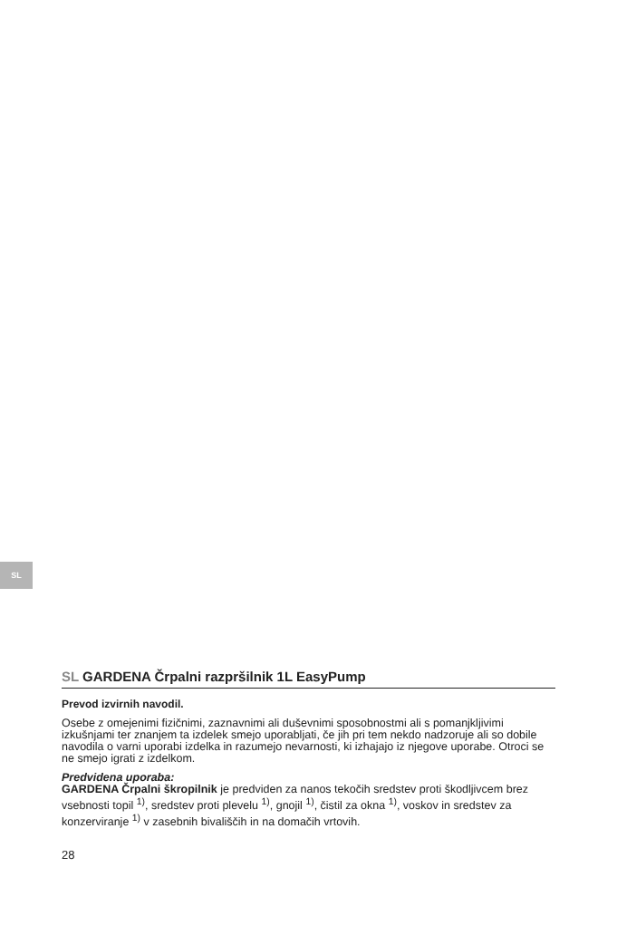SL
SL GARDENA Črpalni razpršilnik 1L EasyPump
Prevod izvirnih navodil.
Osebe z omejenimi fizičnimi, zaznavnimi ali duševnimi sposobnostmi ali s pomanjkljivimi izkušnjami ter znanjem ta izdelek smejo uporabljati, če jih pri tem nekdo nadzoruje ali so dobile navodila o varni uporabi izdelka in razumejo nevarnosti, ki izhajajo iz njegove uporabe. Otroci se ne smejo igrati z izdelkom.
Predvidena uporaba:
GARDENA Črpalni škropilnik je predviden za nanos tekočih sredstev proti škodljivcem brez vsebnosti topil <sup>1)</sup>, sredstev proti plevelu <sup>1)</sup>, gnojil <sup>1)</sup>, čistil za okna <sup>1)</sup>, voskov in sredstev za konzerviranje <sup>1)</sup> v zasebnih bivališčih in na domačih vrtovih.
28